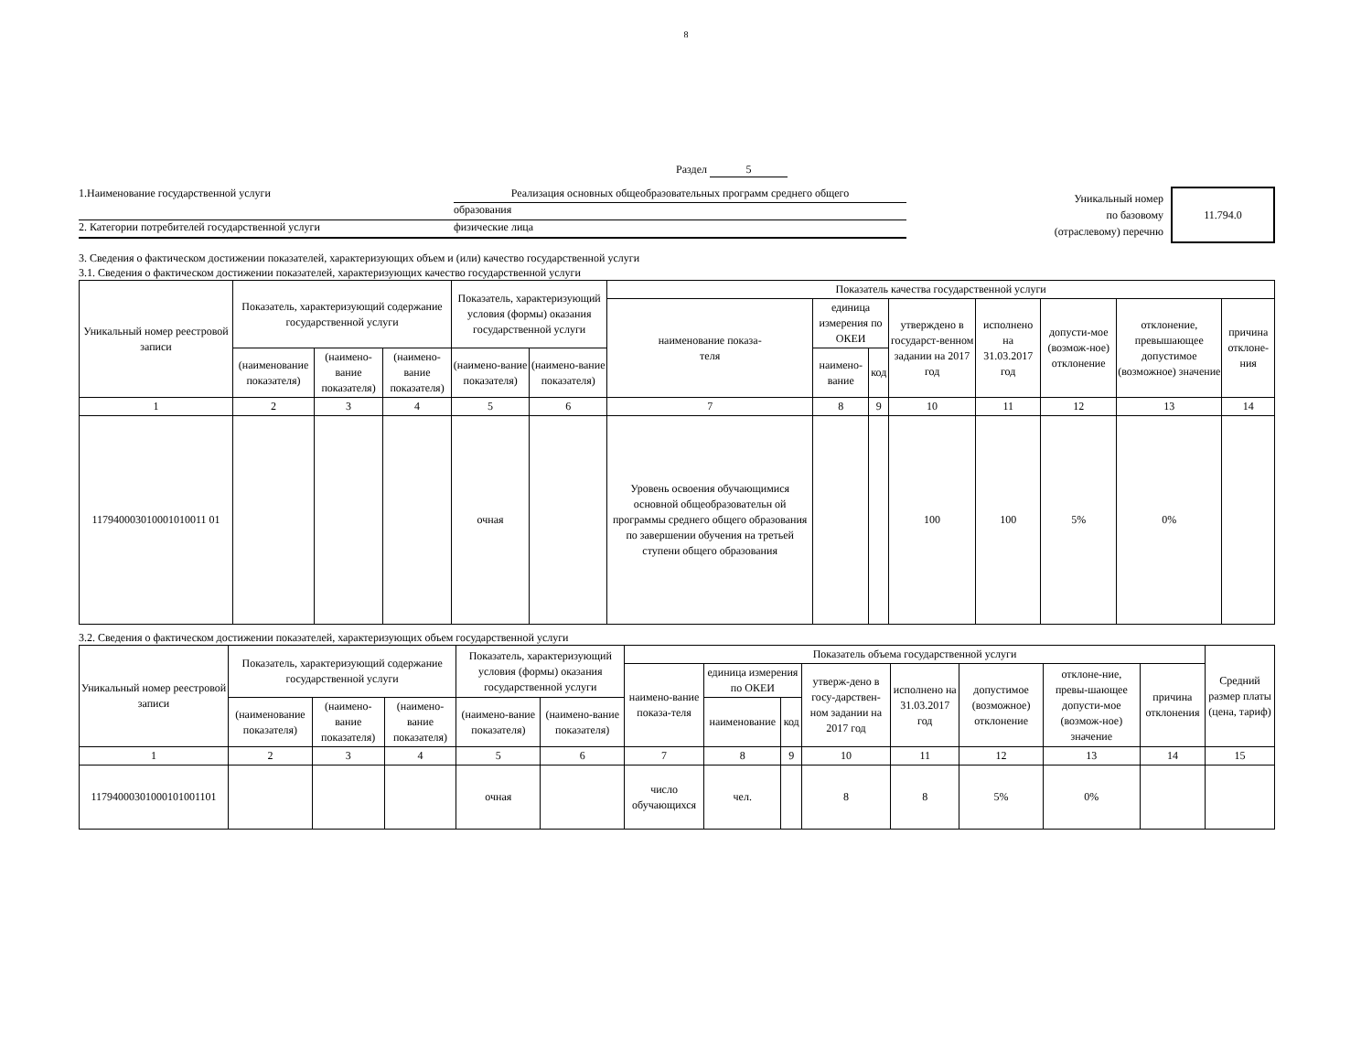8
Раздел 5
1.Наименование государственной услуги Реализация основных общеобразовательных программ среднего общего
образования
2. Категории потребителей государственной услуги физические лица
Уникальный номер
по базовому
(отраслевому) перечню
11.794.0
3. Сведения о фактическом достижении показателей, характеризующих объем и (или) качество государственной услуги
3.1. Сведения о фактическом достижении показателей, характеризующих качество государственной услуги
| Уникальный номер реестровой записи | Показатель, характеризующий содержание государственной услуги | | | Показатель, характеризующий условия (формы) оказания государственной услуги | | Показатель качества государственной услуги | | | | | | | |
| --- | --- | --- | --- | --- | --- | --- | --- | --- | --- | --- | --- | --- | --- |
| | | | | | | наименование показа- теля | единица измерения по ОКЕИ | | утверждено в государст-венном задании на 2017 год | исполнено на 31.03.2017 год | допусти-мое (возмож-ное) отклонение | отклонение, превышающее допустимое (возможное) значение | причина отклоне-ния |
| | (наименование показателя) | (наимено-вание показателя) | (наимено-вание показателя) | (наимено-вание показателя) | (наимено-вание показателя) | | наимено-вание | код | | | | | |
| 1 | 2 | 3 | 4 | 5 | 6 | 7 | 8 | 9 | 10 | 11 | 12 | 13 | 14 |
| 117940003010001010011 01 | | | | очная | | Уровень освоения обучающимися основной общеобразовательн ой программы среднего общего образования по завершении обучения на третьей ступени общего образования | | | 100 | 100 | 5% | 0% | |
3.2. Сведения о фактическом достижении показателей, характеризующих объем государственной услуги
| Уникальный номер реестровой записи | Показатель, характеризующий содержание государственной услуги | | | Показатель, характеризующий условия (формы) оказания государственной услуги | | Показатель объема государственной услуги | | | | | | | | Средний размер платы (цена, тариф) |
| --- | --- | --- | --- | --- | --- | --- | --- | --- | --- | --- | --- | --- | --- | --- |
| | | | | | | наимено-вание показа-теля | единица измерения по ОКЕИ | | утверж-дено в госу-дарствен-ном задании на 2017 год | исполнено на 31.03.2017 год | допустимое (возможное) отклонение | отклоне-ние, превы-шающее допусти-мое (возмож-ное) значение | причина отклонения | |
| | (наименование показателя) | (наимено-вание показателя) | (наимено-вание показателя) | (наимено-вание показателя) | (наимено-вание показателя) | | наименование | код | | | | | | |
| 1 | 2 | 3 | 4 | 5 | 6 | 7 | 8 | 9 | 10 | 11 | 12 | 13 | 14 | 15 |
| 11794000301000101001101 | | | | очная | | число обучающихся | чел. | | 8 | 8 | 5% | 0% | | |